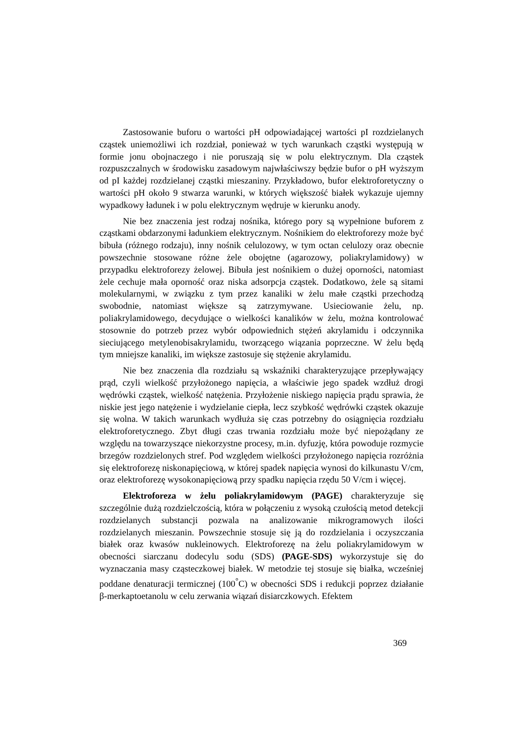Zastosowanie buforu o wartości pH odpowiadającej wartości pI rozdzielanych cząstek uniemożliwi ich rozdział, ponieważ w tych warunkach cząstki występują w formie jonu obojnaczego i nie poruszają się w polu elektrycznym. Dla cząstek rozpuszczalnych w środowisku zasadowym najwłaściwszy będzie bufor o pH wyższym od pI każdej rozdzielanej cząstki mieszaniny. Przykładowo, bufor elektroforetyczny o wartości pH około 9 stwarza warunki, w których większość białek wykazuje ujemny wypadkowy ładunek i w polu elektrycznym wędruje w kierunku anody.
Nie bez znaczenia jest rodzaj nośnika, którego pory są wypełnione buforem z cząstkami obdarzonymi ładunkiem elektrycznym. Nośnikiem do elektroforezy może być bibuła (różnego rodzaju), inny nośnik celulozowy, w tym octan celulozy oraz obecnie powszechnie stosowane różne żele obojętne (agarozowy, poliakrylamidowy) w przypadku elektroforezy żelowej. Bibuła jest nośnikiem o dużej oporności, natomiast żele cechuje mała oporność oraz niska adsorpcja cząstek. Dodatkowo, żele są sitami molekularnymi, w związku z tym przez kanaliki w żelu małe cząstki przechodzą swobodnie, natomiast większe są zatrzymywane. Usieciowanie żelu, np. poliakrylamidowego, decydujące o wielkości kanalików w żelu, można kontrolować stosownie do potrzeb przez wybór odpowiednich stężeń akrylamidu i odczynnika sieciującego metylenobisakrylamidu, tworzącego wiązania poprzeczne. W żelu będą tym mniejsze kanaliki, im większe zastosuje się stężenie akrylamidu.
Nie bez znaczenia dla rozdziału są wskaźniki charakteryzujące przepływający prąd, czyli wielkość przyłożonego napięcia, a właściwie jego spadek wzdłuż drogi wędrówki cząstek, wielkość natężenia. Przyłożenie niskiego napięcia prądu sprawia, że niskie jest jego natężenie i wydzielanie ciepła, lecz szybkość wędrówki cząstek okazuje się wolna. W takich warunkach wydłuża się czas potrzebny do osiągnięcia rozdziału elektroforetycznego. Zbyt długi czas trwania rozdziału może być niepożądany ze względu na towarzyszące niekorzystne procesy, m.in. dyfuzję, która powoduje rozmycie brzegów rozdzielonych stref. Pod względem wielkości przyłożonego napięcia rozróżnia się elektroforezę niskonapięciową, w której spadek napięcia wynosi do kilkunastu V/cm, oraz elektroforezę wysokonapięciową przy spadku napięcia rzędu 50 V/cm i więcej.
Elektroforeza w żelu poliakrylamidowym (PAGE) charakteryzuje się szczególnie dużą rozdzielczością, która w połączeniu z wysoką czułością metod detekcji rozdzielanych substancji pozwala na analizowanie mikrogramowych ilości rozdzielanych mieszanin. Powszechnie stosuje się ją do rozdzielania i oczyszczania białek oraz kwasów nukleinowych. Elektroforezę na żelu poliakrylamidowym w obecności siarczanu dodecylu sodu (SDS) (PAGE-SDS) wykorzystuje się do wyznaczania masy cząsteczkowej białek. W metodzie tej stosuje się białka, wcześniej poddane denaturacji termicznej (100<sup>°</sup>C) w obecności SDS i redukcji poprzez działanie β-merkaptoetanolu w celu zerwania wiązań disiarczkowych. Efektem
369